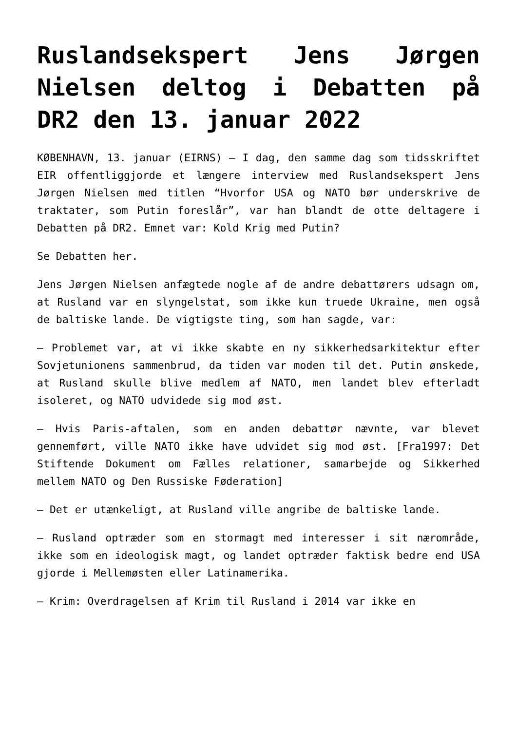Ruslandsekspert Jens Jørgen Nielsen deltog i Debatten på DR2 den 13. januar 2022
KØBENHAVN, 13. januar (EIRNS) – I dag, den samme dag som tidsskriftet EIR offentliggjorde et længere interview med Ruslandsekspert Jens Jørgen Nielsen med titlen “Hvorfor USA og NATO bør underskrive de traktater, som Putin foreslår”, var han blandt de otte deltagere i Debatten på DR2. Emnet var: Kold Krig med Putin?
Se Debatten her.
Jens Jørgen Nielsen anfægtede nogle af de andre debattørers udsagn om, at Rusland var en slyngelstat, som ikke kun truede Ukraine, men også de baltiske lande. De vigtigste ting, som han sagde, var:
– Problemet var, at vi ikke skabte en ny sikkerhedsarkitektur efter Sovjetunionens sammenbrud, da tiden var moden til det. Putin ønskede, at Rusland skulle blive medlem af NATO, men landet blev efterladt isoleret, og NATO udvidede sig mod øst.
– Hvis Paris-aftalen, som en anden debattør nævnte, var blevet gennemført, ville NATO ikke have udvidet sig mod øst. [Fra1997: Det Stiftende Dokument om Fælles relationer, samarbejde og Sikkerhed mellem NATO og Den Russiske Føderation]
– Det er utænkeligt, at Rusland ville angribe de baltiske lande.
– Rusland optræder som en stormagt med interesser i sit nærområde, ikke som en ideologisk magt, og landet optræder faktisk bedre end USA gjorde i Mellemøsten eller Latinamerika.
– Krim: Overdragelsen af Krim til Rusland i 2014 var ikke en